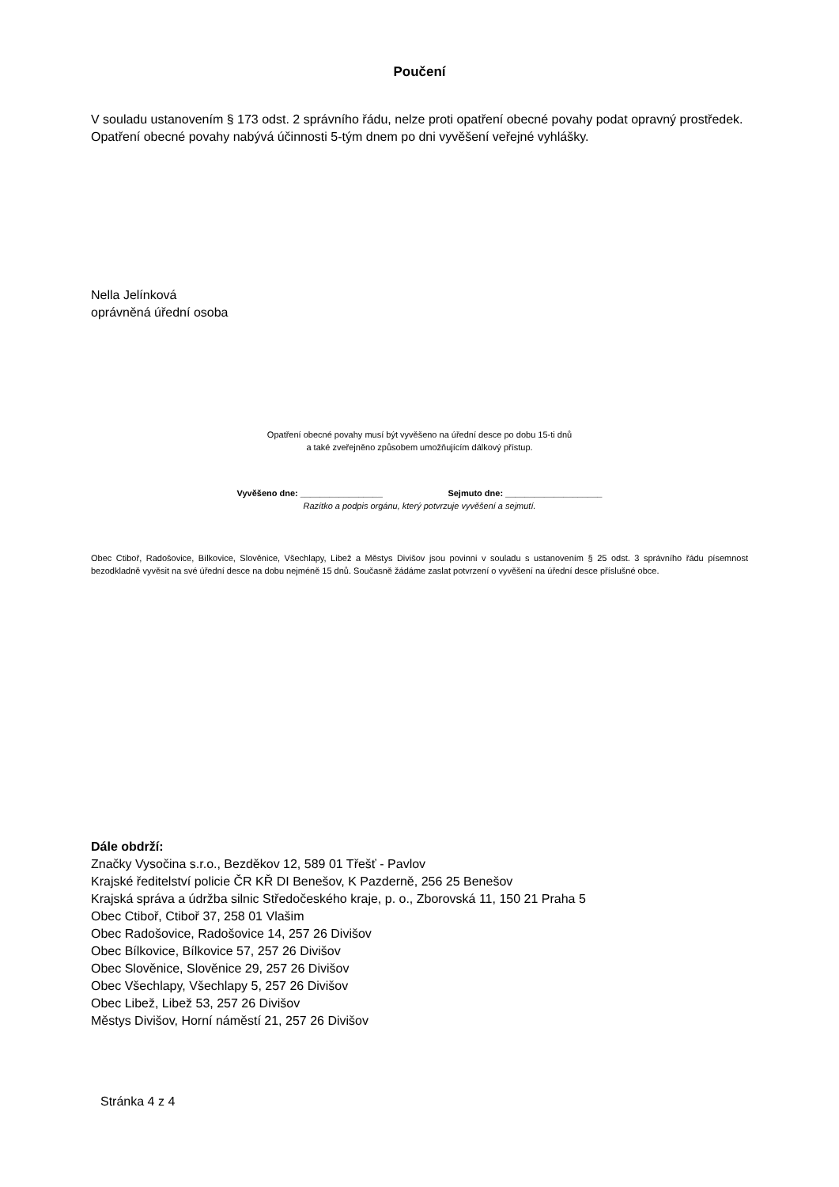Poučení
V souladu ustanovením § 173 odst. 2 správního řádu, nelze proti opatření obecné povahy podat opravný prostředek.
Opatření obecné povahy nabývá účinnosti 5-tým dnem po dni vyvěšení veřejné vyhlášky.
Nella Jelínková
oprávněná úřední osoba
Opatření obecné povahy musí být vyvěšeno na úřední desce po dobu 15-ti dnů
a také zveřejněno způsobem umožňujícím dálkový přístup.
Vyvěšeno dne: _________________ Sejmuto dne: ____________________
Razítko a podpis orgánu, který potvrzuje vyvěšení a sejmutí.
Obec Ctiboř, Radošovice, Bílkovice, Slověnice, Všechlapy, Libež a Městys Divišov jsou povinni v souladu s ustanovením § 25 odst. 3 správního řádu písemnost bezodkladně vyvěsit na své úřední desce na dobu nejméně 15 dnů. Současně žádáme zaslat potvrzení o vyvěšení na úřední desce příslušné obce.
Dále obdrží:
Značky Vysočina s.r.o., Bezděkov 12, 589 01 Třešť - Pavlov
Krajské ředitelství policie ČR KŘ DI Benešov, K Pazderně, 256 25 Benešov
Krajská správa a údržba silnic Středočeského kraje, p. o., Zborovská 11, 150 21 Praha 5
Obec Ctiboř, Ctiboř 37, 258 01 Vlašim
Obec Radošovice, Radošovice 14, 257 26 Divišov
Obec Bílkovice, Bílkovice 57, 257 26 Divišov
Obec Slověnice, Slověnice 29, 257 26 Divišov
Obec Všechlapy, Všechlapy 5, 257 26 Divišov
Obec Libež, Libež 53, 257 26 Divišov
Městys Divišov, Horní náměstí 21, 257 26 Divišov
Stránka 4 z 4